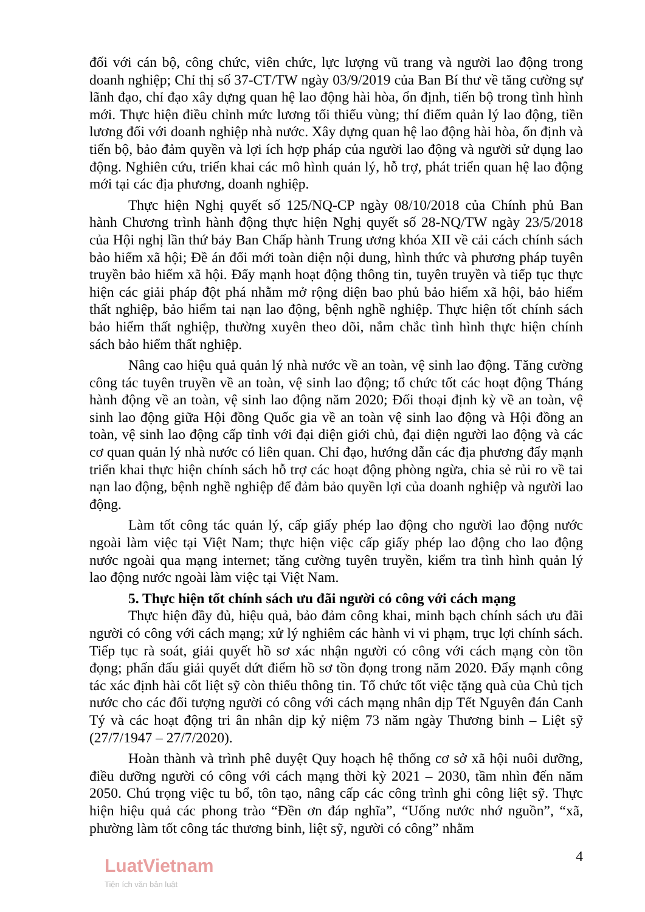đối với cán bộ, công chức, viên chức, lực lượng vũ trang và người lao động trong doanh nghiệp; Chỉ thị số 37-CT/TW ngày 03/9/2019 của Ban Bí thư về tăng cường sự lãnh đạo, chỉ đạo xây dựng quan hệ lao động hài hòa, ổn định, tiến bộ trong tình hình mới. Thực hiện điều chỉnh mức lương tối thiểu vùng; thí điểm quản lý lao động, tiền lương đối với doanh nghiệp nhà nước. Xây dựng quan hệ lao động hài hòa, ổn định và tiến bộ, bảo đảm quyền và lợi ích hợp pháp của người lao động và người sử dụng lao động. Nghiên cứu, triển khai các mô hình quản lý, hỗ trợ, phát triển quan hệ lao động mới tại các địa phương, doanh nghiệp.
Thực hiện Nghị quyết số 125/NQ-CP ngày 08/10/2018 của Chính phủ Ban hành Chương trình hành động thực hiện Nghị quyết số 28-NQ/TW ngày 23/5/2018 của Hội nghị lần thứ bảy Ban Chấp hành Trung ương khóa XII về cải cách chính sách bảo hiểm xã hội; Đề án đổi mới toàn diện nội dung, hình thức và phương pháp tuyên truyền bảo hiểm xã hội. Đẩy mạnh hoạt động thông tin, tuyên truyền và tiếp tục thực hiện các giải pháp đột phá nhằm mở rộng diện bao phủ bảo hiểm xã hội, bảo hiểm thất nghiệp, bảo hiểm tai nạn lao động, bệnh nghề nghiệp. Thực hiện tốt chính sách bảo hiểm thất nghiệp, thường xuyên theo dõi, nắm chắc tình hình thực hiện chính sách bảo hiểm thất nghiệp.
Nâng cao hiệu quả quản lý nhà nước về an toàn, vệ sinh lao động. Tăng cường công tác tuyên truyền về an toàn, vệ sinh lao động; tổ chức tốt các hoạt động Tháng hành động về an toàn, vệ sinh lao động năm 2020; Đối thoại định kỳ về an toàn, vệ sinh lao động giữa Hội đồng Quốc gia về an toàn vệ sinh lao động và Hội đồng an toàn, vệ sinh lao động cấp tỉnh với đại diện giới chủ, đại diện người lao động và các cơ quan quản lý nhà nước có liên quan. Chỉ đạo, hướng dẫn các địa phương đẩy mạnh triển khai thực hiện chính sách hỗ trợ các hoạt động phòng ngừa, chia sẻ rủi ro về tai nạn lao động, bệnh nghề nghiệp để đảm bảo quyền lợi của doanh nghiệp và người lao động.
Làm tốt công tác quản lý, cấp giấy phép lao động cho người lao động nước ngoài làm việc tại Việt Nam; thực hiện việc cấp giấy phép lao động cho lao động nước ngoài qua mạng internet; tăng cường tuyên truyền, kiểm tra tình hình quản lý lao động nước ngoài làm việc tại Việt Nam.
5. Thực hiện tốt chính sách ưu đãi người có công với cách mạng
Thực hiện đầy đủ, hiệu quả, bảo đảm công khai, minh bạch chính sách ưu đãi người có công với cách mạng; xử lý nghiêm các hành vi vi phạm, trục lợi chính sách. Tiếp tục rà soát, giải quyết hồ sơ xác nhận người có công với cách mạng còn tồn đọng; phấn đấu giải quyết dứt điểm hồ sơ tồn đọng trong năm 2020. Đẩy mạnh công tác xác định hài cốt liệt sỹ còn thiếu thông tin. Tổ chức tốt việc tặng quà của Chủ tịch nước cho các đối tượng người có công với cách mạng nhân dịp Tết Nguyên đán Canh Tý và các hoạt động tri ân nhân dịp kỷ niệm 73 năm ngày Thương binh – Liệt sỹ (27/7/1947 – 27/7/2020).
Hoàn thành và trình phê duyệt Quy hoạch hệ thống cơ sở xã hội nuôi dưỡng, điều dưỡng người có công với cách mạng thời kỳ 2021 – 2030, tầm nhìn đến năm 2050. Chú trọng việc tu bổ, tôn tạo, nâng cấp các công trình ghi công liệt sỹ. Thực hiện hiệu quả các phong trào “Đền ơn đáp nghĩa”, “Uống nước nhớ nguồn”, “xã, phường làm tốt công tác thương binh, liệt sỹ, người có công” nhằm
4
LuatVietnam
Tiện ích văn bản luật